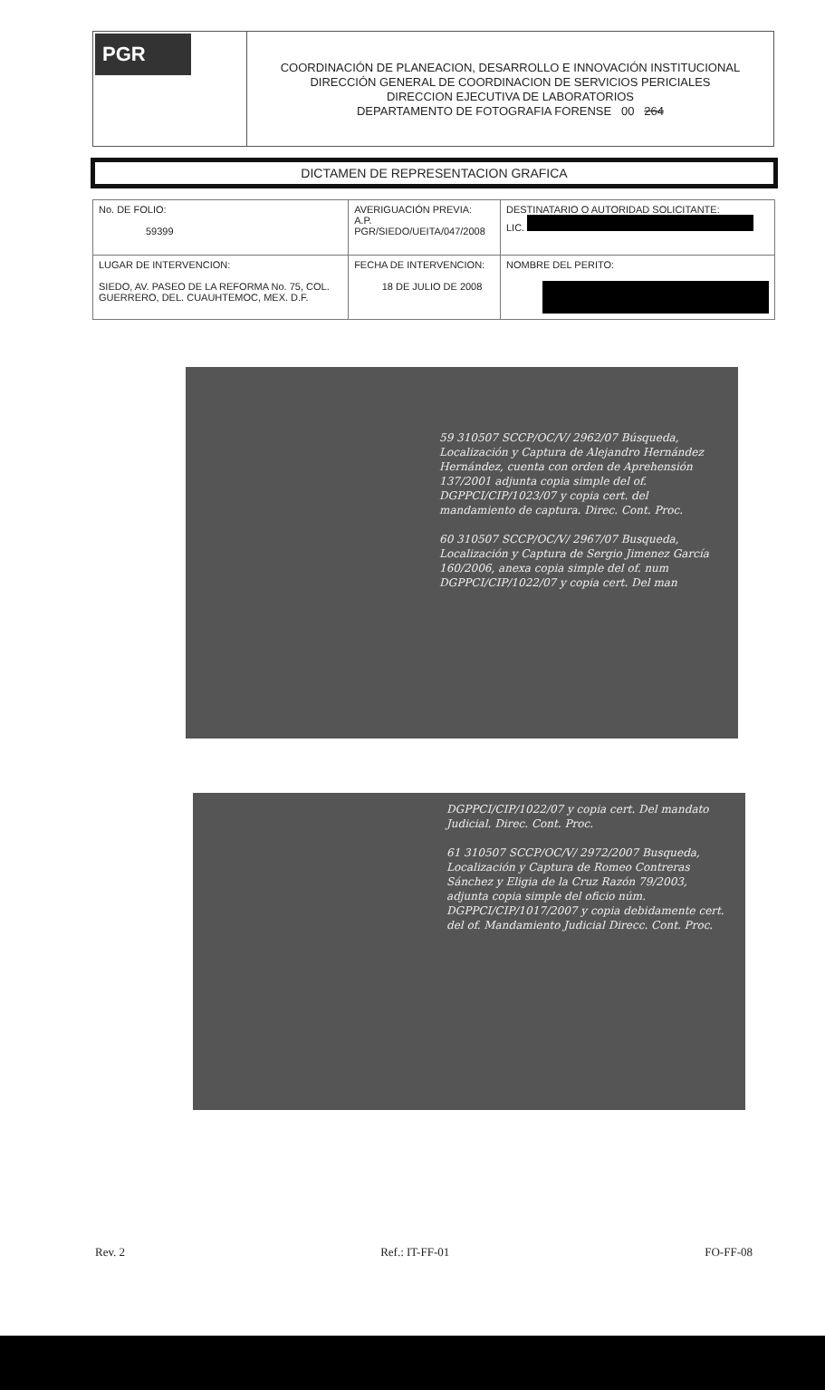PGR
COORDINACIÓN DE PLANEACION, DESARROLLO E INNOVACIÓN INSTITUCIONAL
DIRECCIÓN GENERAL DE COORDINACION DE SERVICIOS PERICIALES
DIRECCION EJECUTIVA DE LABORATORIOS
DEPARTAMENTO DE FOTOGRAFIA FORENSE 00 264
DICTAMEN DE REPRESENTACION GRAFICA
| No. DE FOLIO: 59399 | AVERIGUACIÓN PREVIA: A.P. PGR/SIEDO/UEITA/047/2008 | DESTINATARIO O AUTORIDAD SOLICITANTE: LIC. |
| LUGAR DE INTERVENCION: SIEDO, AV. PASEO DE LA REFORMA No. 75, COL. GUERRERO, DEL. CUAUHTEMOC, MEX. D.F. | FECHA DE INTERVENCION: 18 DE JULIO DE 2008 | NOMBRE DEL PERITO: |
59 310507 SCCP/OC/V/ 2962/07 Búsqueda, Localización y Captura de Alejandro Hernández Hernández, cuenta con orden de Aprehensión 137/2001 adjunta copia simple del of. DGPPCI/CIP/1023/07 y copia cert. del mandamiento de captura. Direc. Cont. Proc.
60 310507 SCCP/OC/V/ 2967/07 Busqueda, Localización y Captura de Sergio Jimenez García 160/2006, anexa copia simple del of. num DGPPCI/CIP/1022/07 y copia cert. Del man
DGPPCI/CIP/1022/07 y copia cert. Del mandato Judicial. Direc. Cont. Proc.
61 310507 SCCP/OC/V/ 2972/2007 Busqueda, Localización y Captura de Romeo Contreras Sánchez y Eligia de la Cruz Razón 79/2003, adjunta copia simple del oficio núm. DGPPCI/CIP/1017/2007 y copia debidamente cert. del of. Mandamiento Judicial Direcc. Cont. Proc.
Rev. 2 Ref.: IT-FF-01 FO-FF-08